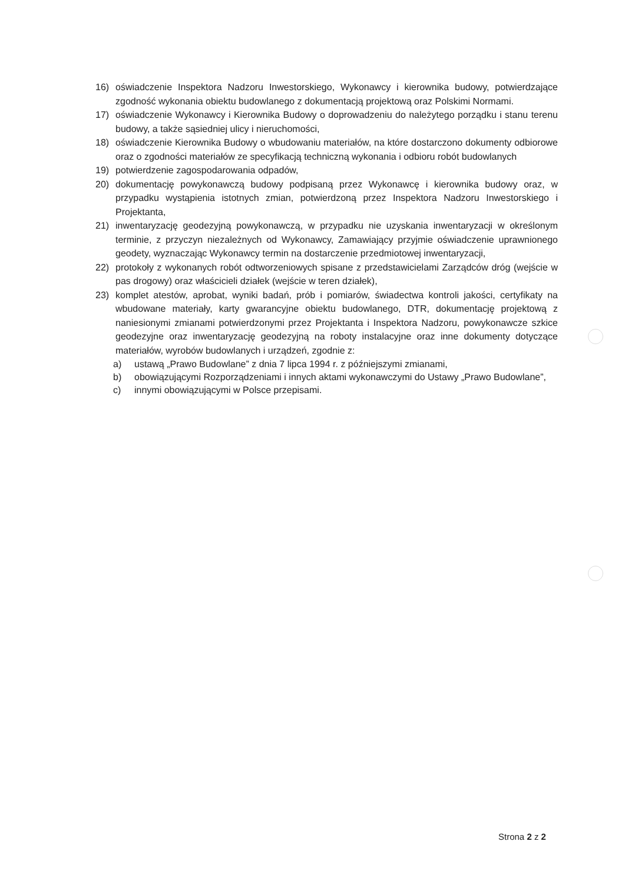16) oświadczenie Inspektora Nadzoru Inwestorskiego, Wykonawcy i kierownika budowy, potwierdzające zgodność wykonania obiektu budowlanego z dokumentacją projektową oraz Polskimi Normami.
17) oświadczenie Wykonawcy i Kierownika Budowy o doprowadzeniu do należytego porządku i stanu terenu budowy, a także sąsiedniej ulicy i nieruchomości,
18) oświadczenie Kierownika Budowy o wbudowaniu materiałów, na które dostarczono dokumenty odbiorowe oraz o zgodności materiałów ze specyfikacją techniczną wykonania i odbioru robót budowlanych
19) potwierdzenie zagospodarowania odpadów,
20) dokumentację powykonawczą budowy podpisaną przez Wykonawcę i kierownika budowy oraz, w przypadku wystąpienia istotnych zmian, potwierdzoną przez Inspektora Nadzoru Inwestorskiego i Projektanta,
21) inwentaryzację geodezyjną powykonawczą, w przypadku nie uzyskania inwentaryzacji w określonym terminie, z przyczyn niezależnych od Wykonawcy, Zamawiający przyjmie oświadczenie uprawnionego geodety, wyznaczając Wykonawcy termin na dostarczenie przedmiotowej inwentaryzacji,
22) protokoły z wykonanych robót odtworzeniowych spisane z przedstawicielami Zarządców dróg (wejście w pas drogowy) oraz właścicieli działek (wejście w teren działek),
23) komplet atestów, aprobat, wyniki badań, prób i pomiarów, świadectwa kontroli jakości, certyfikaty na wbudowane materiały, karty gwarancyjne obiektu budowlanego, DTR, dokumentację projektową z naniesionymi zmianami potwierdzonymi przez Projektanta i Inspektora Nadzoru, powykonawcze szkice geodezyjne oraz inwentaryzację geodezyjną na roboty instalacyjne oraz inne dokumenty dotyczące materiałów, wyrobów budowlanych i urządzeń, zgodnie z:
a) ustawą „Prawo Budowlane” z dnia 7 lipca 1994 r. z późniejszymi zmianami,
b) obowiązującymi Rozporządzeniami i innych aktami wykonawczymi do Ustawy „Prawo Budowlane”,
c) innymi obowiązującymi w Polsce przepisami.
Strona 2 z 2